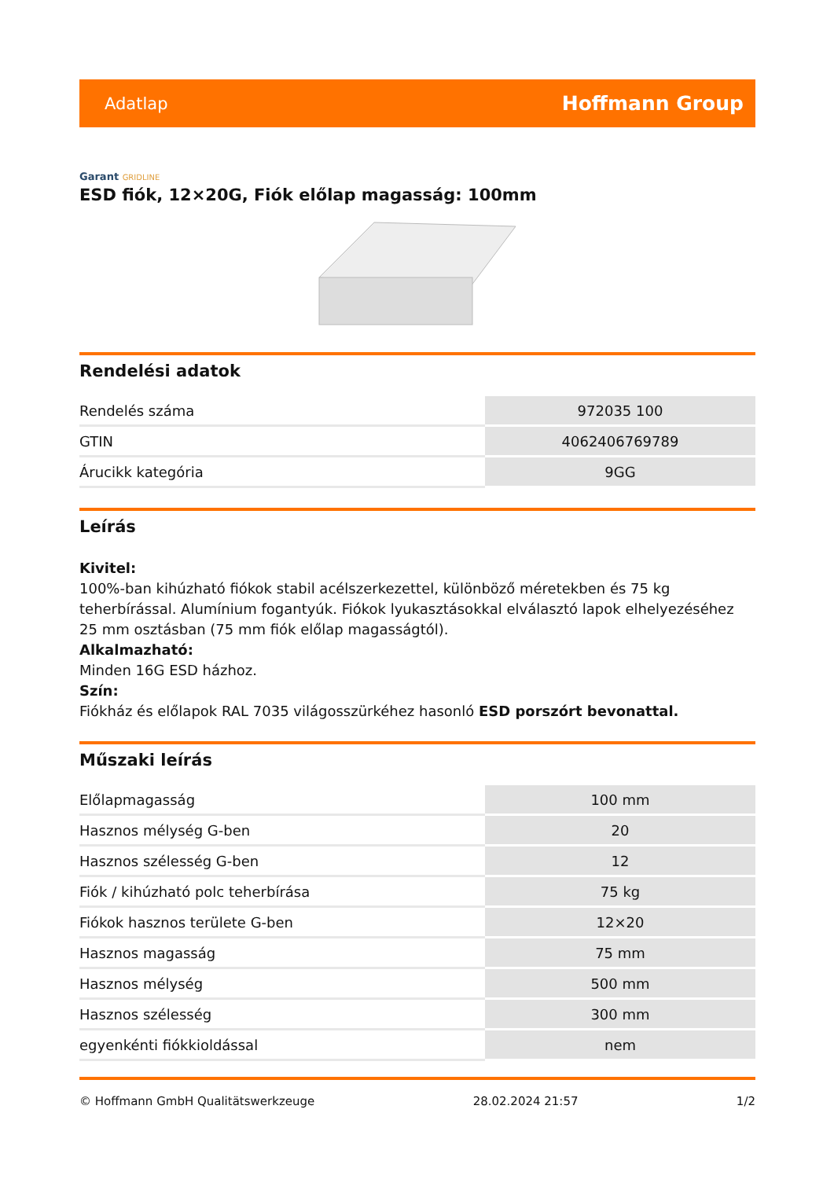Adatlap
Hoffmann Group
Garant GRIDLINE
ESD fiók, 12×20G, Fiók előlap magasság: 100mm
Rendelési adatok
| Rendelés száma | 972035 100 |
| GTIN | 4062406769789 |
| Árucikk kategória | 9GG |
Leírás
Kivitel:
100%-ban kihúzható fiókok stabil acélszerkezettel, különböző méretekben és 75 kg teherbírással. Alumínium fogantyúk. Fiókok lyukasztásokkal elválasztó lapok elhelyezéséhez 25 mm osztásban (75 mm fiók előlap magasságtól).
Alkalmazható:
Minden 16G ESD házhoz.
Szín:
Fiókház és előlapok RAL 7035 világosszürkéhez hasonló ESD porszórt bevonattal.
Műszaki leírás
| Előlapmagasság | 100 mm |
| Hasznos mélység G-ben | 20 |
| Hasznos szélesség G-ben | 12 |
| Fiók / kihúzható polc teherbírása | 75 kg |
| Fiókok hasznos területe G-ben | 12×20 |
| Hasznos magasság | 75 mm |
| Hasznos mélység | 500 mm |
| Hasznos szélesség | 300 mm |
| egyenkénti fiókkioldással | nem |
© Hoffmann GmbH Qualitätswerkzeuge 28.02.2024 21:57 1/2